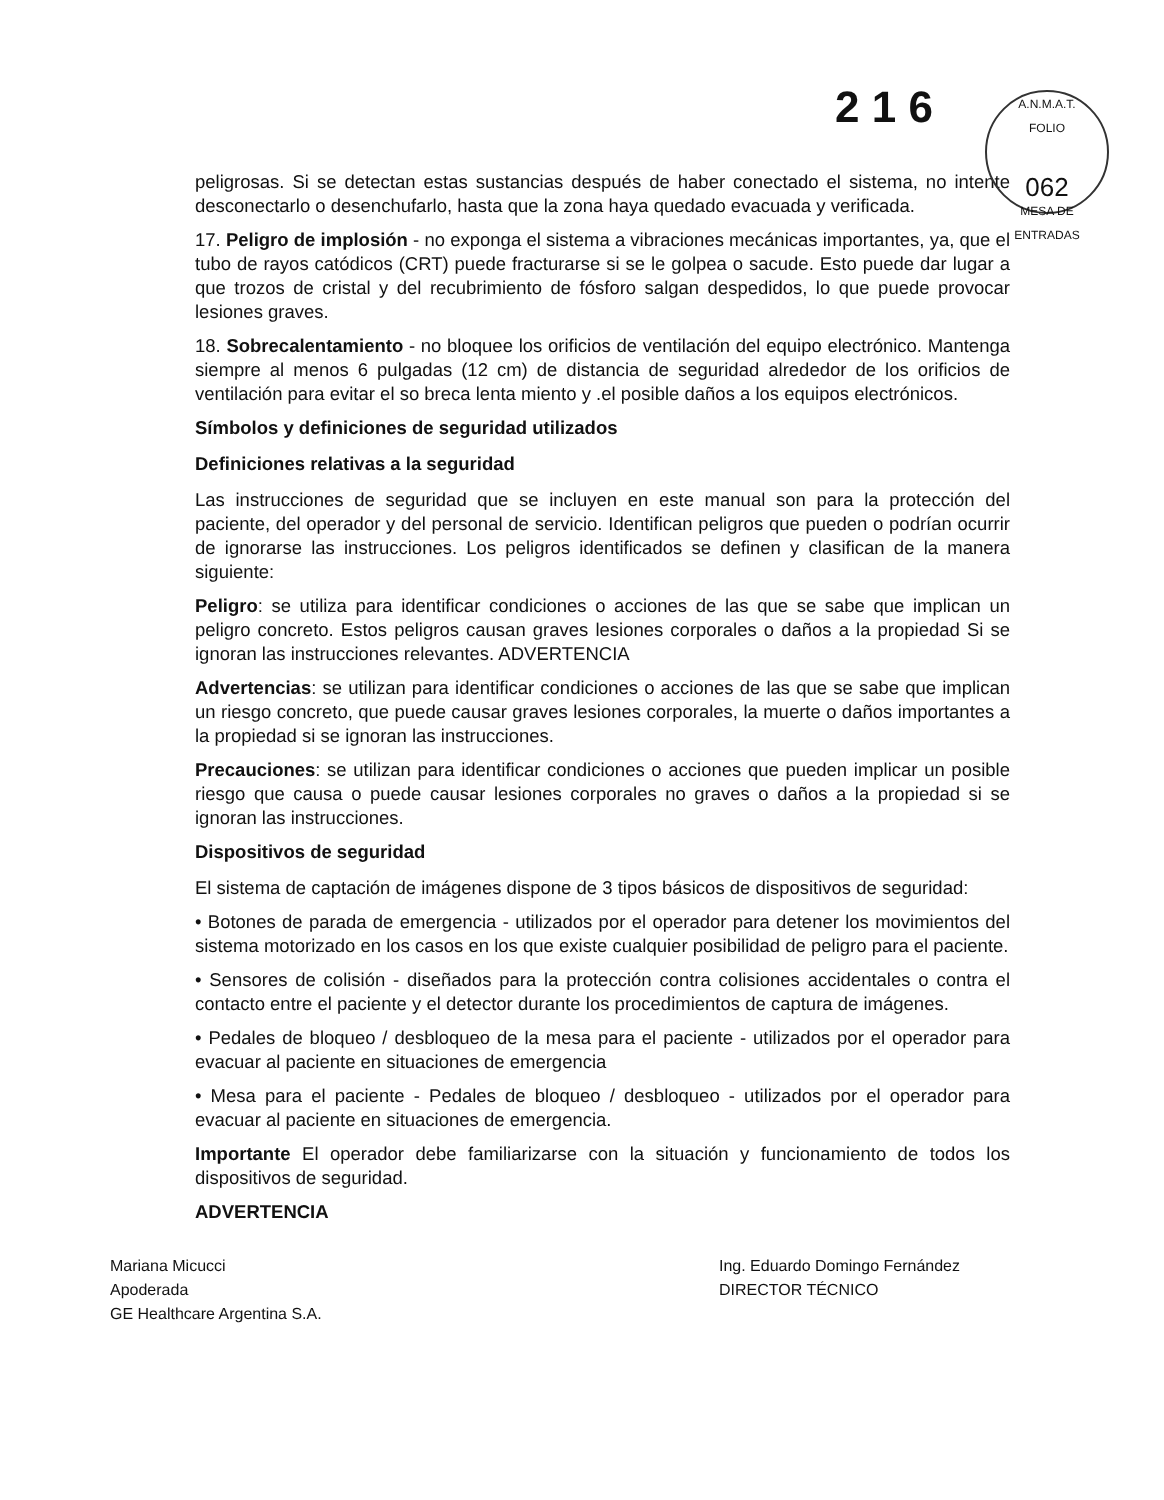2 1 6
A.N.M.A.T.
FOLIO
062
MESA DE ENTRADAS
peligrosas. Si se detectan estas sustancias después de haber conectado el sistema, no intente desconectarlo o desenchufarlo, hasta que la zona haya quedado evacuada y verificada.
17. Peligro de implosión - no exponga el sistema a vibraciones mecánicas importantes, ya, que el tubo de rayos catódicos (CRT) puede fracturarse si se le golpea o sacude. Esto puede dar lugar a que trozos de cristal y del recubrimiento de fósforo salgan despedidos, lo que puede provocar lesiones graves.
18. Sobrecalentamiento - no bloquee los orificios de ventilación del equipo electrónico. Mantenga siempre al menos 6 pulgadas (12 cm) de distancia de seguridad alrededor de los orificios de ventilación para evitar el so breca lenta miento y .el posible daños a los equipos electrónicos.
Símbolos y definiciones de seguridad utilizados
Definiciones relativas a la seguridad
Las instrucciones de seguridad que se incluyen en este manual son para la protección del paciente, del operador y del personal de servicio. Identifican peligros que pueden o podrían ocurrir de ignorarse las instrucciones. Los peligros identificados se definen y clasifican de la manera siguiente:
Peligro: se utiliza para identificar condiciones o acciones de las que se sabe que implican un peligro concreto. Estos peligros causan graves lesiones corporales o daños a la propiedad Si se ignoran las instrucciones relevantes. ADVERTENCIA
Advertencias: se utilizan para identificar condiciones o acciones de las que se sabe que implican un riesgo concreto, que puede causar graves lesiones corporales, la muerte o daños importantes a la propiedad si se ignoran las instrucciones.
Precauciones: se utilizan para identificar condiciones o acciones que pueden implicar un posible riesgo que causa o puede causar lesiones corporales no graves o daños a la propiedad si se ignoran las instrucciones.
Dispositivos de seguridad
El sistema de captación de imágenes dispone de 3 tipos básicos de dispositivos de seguridad:
• Botones de parada de emergencia - utilizados por el operador para detener los movimientos del sistema motorizado en los casos en los que existe cualquier posibilidad de peligro para el paciente.
• Sensores de colisión - diseñados para la protección contra colisiones accidentales o contra el contacto entre el paciente y el detector durante los procedimientos de captura de imágenes.
• Pedales de bloqueo / desbloqueo de la mesa para el paciente - utilizados por el operador para evacuar al paciente en situaciones de emergencia
• Mesa para el paciente - Pedales de bloqueo / desbloqueo - utilizados por el operador para evacuar al paciente en situaciones de emergencia.
Importante El operador debe familiarizarse con la situación y funcionamiento de todos los dispositivos de seguridad.
ADVERTENCIA
Mariana Micucci
Apoderada
GE Healthcare Argentina S.A.
Ing. Eduardo Domingo Fernández
DIRECTOR TÉCNICO